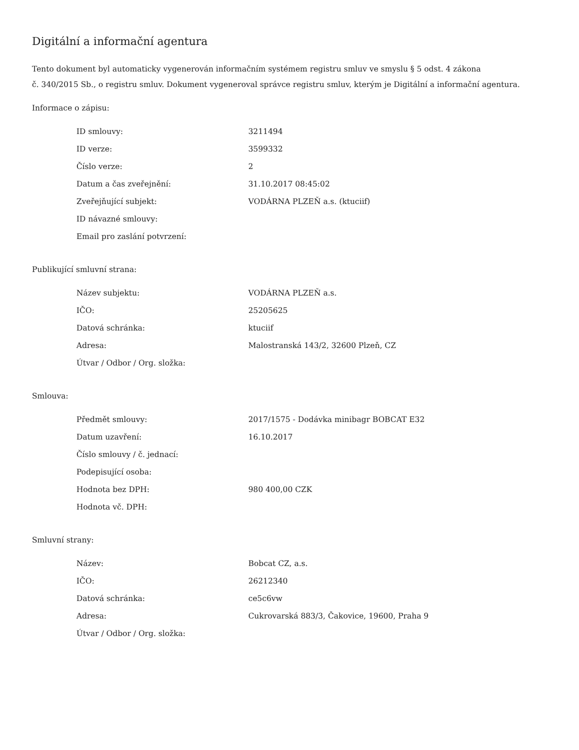Digitální a informační agentura
Tento dokument byl automaticky vygenerován informačním systémem registru smluv ve smyslu § 5 odst. 4 zákona
č. 340/2015 Sb., o registru smluv. Dokument vygeneroval správce registru smluv, kterým je Digitální a informační agentura.
Informace o zápisu:
| ID smlouvy: | 3211494 |
| ID verze: | 3599332 |
| Číslo verze: | 2 |
| Datum a čas zveřejnění: | 31.10.2017 08:45:02 |
| Zveřejňující subjekt: | VODÁRNA PLZEŇ a.s. (ktuciif) |
| ID návazné smlouvy: | |
| Email pro zaslání potvrzení: | |
Publikující smluvní strana:
| Název subjektu: | VODÁRNA PLZEŇ a.s. |
| IČO: | 25205625 |
| Datová schránka: | ktuciif |
| Adresa: | Malostranská 143/2, 32600 Plzeň, CZ |
| Útvar / Odbor / Org. složka: | |
Smlouva:
| Předmět smlouvy: | 2017/1575 - Dodávka minibagr BOBCAT E32 |
| Datum uzavření: | 16.10.2017 |
| Číslo smlouvy / č. jednací: | |
| Podepisující osoba: | |
| Hodnota bez DPH: | 980 400,00 CZK |
| Hodnota vč. DPH: | |
Smluvní strany:
| Název: | Bobcat CZ, a.s. |
| IČO: | 26212340 |
| Datová schránka: | ce5c6vw |
| Adresa: | Cukrovarská 883/3, Čakovice, 19600, Praha 9 |
| Útvar / Odbor / Org. složka: | |